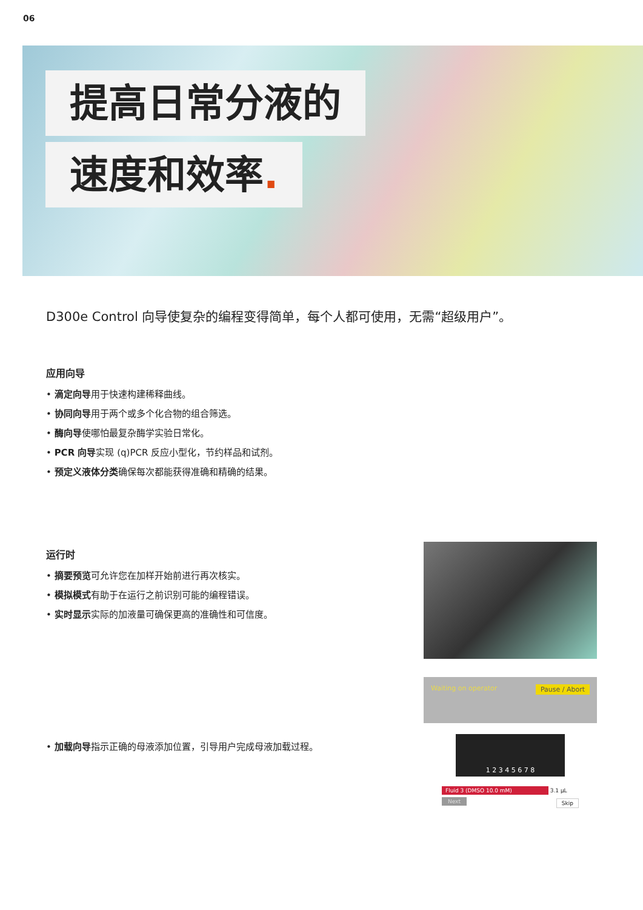06
提高日常分液的
速度和效率.
D300e Control 向导使复杂的编程变得简单，每个人都可使用，无需“超级用户”。
应用向导
• 滴定向导用于快速构建稀释曲线。
• 协同向导用于两个或多个化合物的组合筛选。
• 酶向导使哪怕最复杂酶学实验日常化。
• PCR 向导实现 (q)PCR 反应小型化，节约样品和试剂。
• 预定义液体分类确保每次都能获得准确和精确的结果。
运行时
• 摘要预览可允许您在加样开始前进行再次核实。
• 模拟模式有助于在运行之前识别可能的编程错误。
• 实时显示实际的加液量可确保更高的准确性和可信度。
• 加载向导指示正确的母液添加位置，引导用户完成母液加载过程。
Waiting on operator Pause / Abort
1 2 3 4 5 6 7 8
Fluid 3 (DMSO 10.0 mM) 3.1 µL
Next Skip